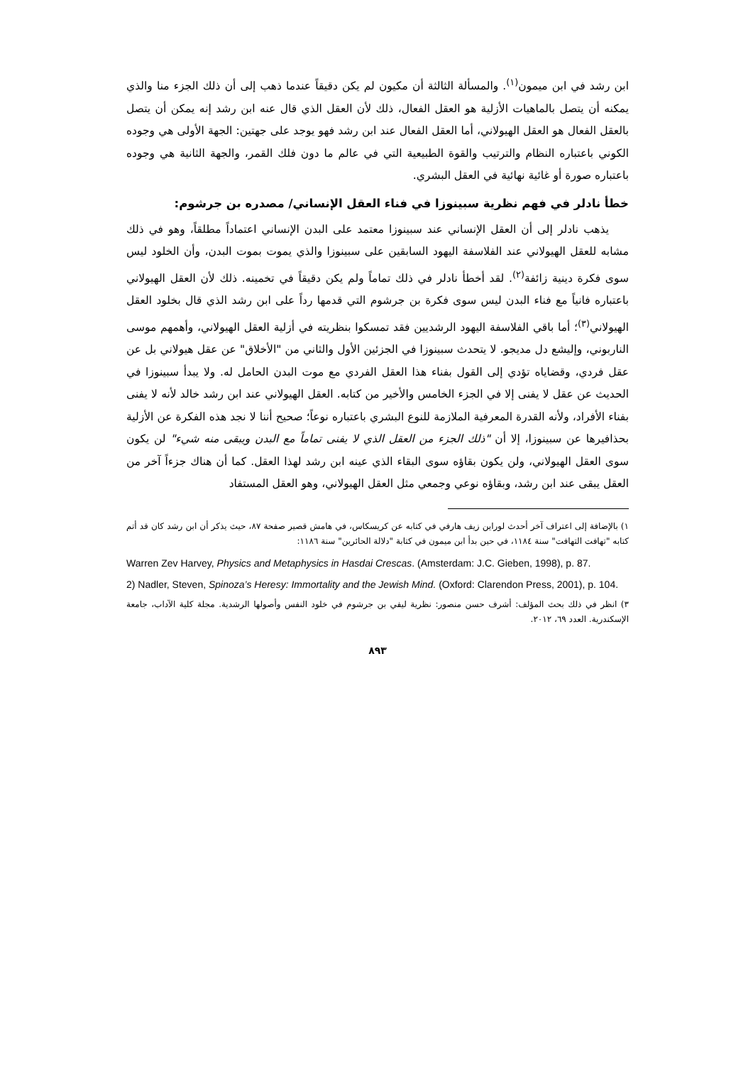ابن رشد في ابن ميمون<sup>(١)</sup>. والمسألة الثالثة أن مكيون لم يكن دقيقاً عندما ذهب إلى أن ذلك الجزء منا والذي يمكنه أن يتصل بالماهيات الأزلية هو العقل الفعال، ذلك لأن العقل الذي قال عنه ابن رشد إنه يمكن أن يتصل بالعقل الفعال هو العقل الهيولاني، أما العقل الفعال عند ابن رشد فهو يوجد على جهتين: الجهة الأولى هي وجوده الكوني باعتباره النظام والترتيب والقوة الطبيعية التي في عالم ما دون فلك القمر، والجهة الثانية هي وجوده باعتباره صورة أو غائية نهائية في العقل البشري.
خطأ نادلر في فهم نظرية سبينوزا في فناء العقل الإنساني/ مصدره بن جرشوم:
يذهب نادلر إلى أن العقل الإنساني عند سبينوزا معتمد على البدن الإنساني اعتماداً مطلقاً، وهو في ذلك مشابه للعقل الهيولاني عند الفلاسفة اليهود السابقين على سبينوزا والذي يموت بموت البدن، وأن الخلود ليس سوى فكرة دينية زائفة<sup>(٢)</sup>. لقد أخطأ نادلر في ذلك تماماً ولم يكن دقيقاً في تخمينه. ذلك لأن العقل الهيولاني باعتباره فانياً مع فناء البدن ليس سوى فكرة بن جرشوم التي قدمها رداً على ابن رشد الذي قال بخلود العقل الهيولاني<sup>(٣)</sup>؛ أما باقي الفلاسفة اليهود الرشديين فقد تمسكوا بنظريته في أزلية العقل الهيولاني، وأهمهم موسى الناربوني، وإليشع دل مديجو. لا يتحدث سبينوزا في الجزئين الأول والثاني من "الأخلاق" عن عقل هيولاني بل عن عقل فردي، وقضاياه تؤدي إلى القول بفناء هذا العقل الفردي مع موت البدن الحامل له. ولا يبدأ سبينوزا في الحديث عن عقل لا يفنى إلا في الجزء الخامس والأخير من كتابه. العقل الهيولاني عند ابن رشد خالد لأنه لا يفنى بفناء الأفراد، ولأنه القدرة المعرفية الملازمة للنوع البشري باعتباره نوعاً؛ صحيح أننا لا نجد هذه الفكرة عن الأزلية بحذافيرها عن سبينوزا، إلا أن "ذلك الجزء من العقل الذي لا يفنى تماماً مع البدن ويبقى منه شيء" لن يكون سوى العقل الهيولاني، ولن يكون بقاؤه سوى البقاء الذي عينه ابن رشد لهذا العقل. كما أن هناك جزءاً آخر من العقل يبقى عند ابن رشد، وبقاؤه نوعي وجمعي مثل العقل الهيولاني، وهو العقل المستفاد
١) بالإضافة إلى اعتراف آخر أحدث لوراين زيف هارفي في كتابه عن كريسكاس، في هامش قصير صفحة ٨٧، حيث يذكر أن ابن رشد كان قد أتم كتابه "تهافت التهافت" سنة ١١٨٤، في حين بدأ ابن ميمون في كتابة "دلالة الحائرين" سنة ١١٨٦:
Warren Zev Harvey, Physics and Metaphysics in Hasdai Crescas. (Amsterdam: J.C. Gieben, 1998), p. 87.
2) Nadler, Steven, Spinoza’s Heresy: Immortality and the Jewish Mind. (Oxford: Clarendon Press, 2001), p. 104.
٣) انظر في ذلك بحث المؤلف: أشرف حسن منصور: نظرية ليفي بن جرشوم في خلود النفس وأصولها الرشدية. مجلة كلية الآداب، جامعة الإسكندرية. العدد ٦٩، ٢٠١٢.
٨٩٣